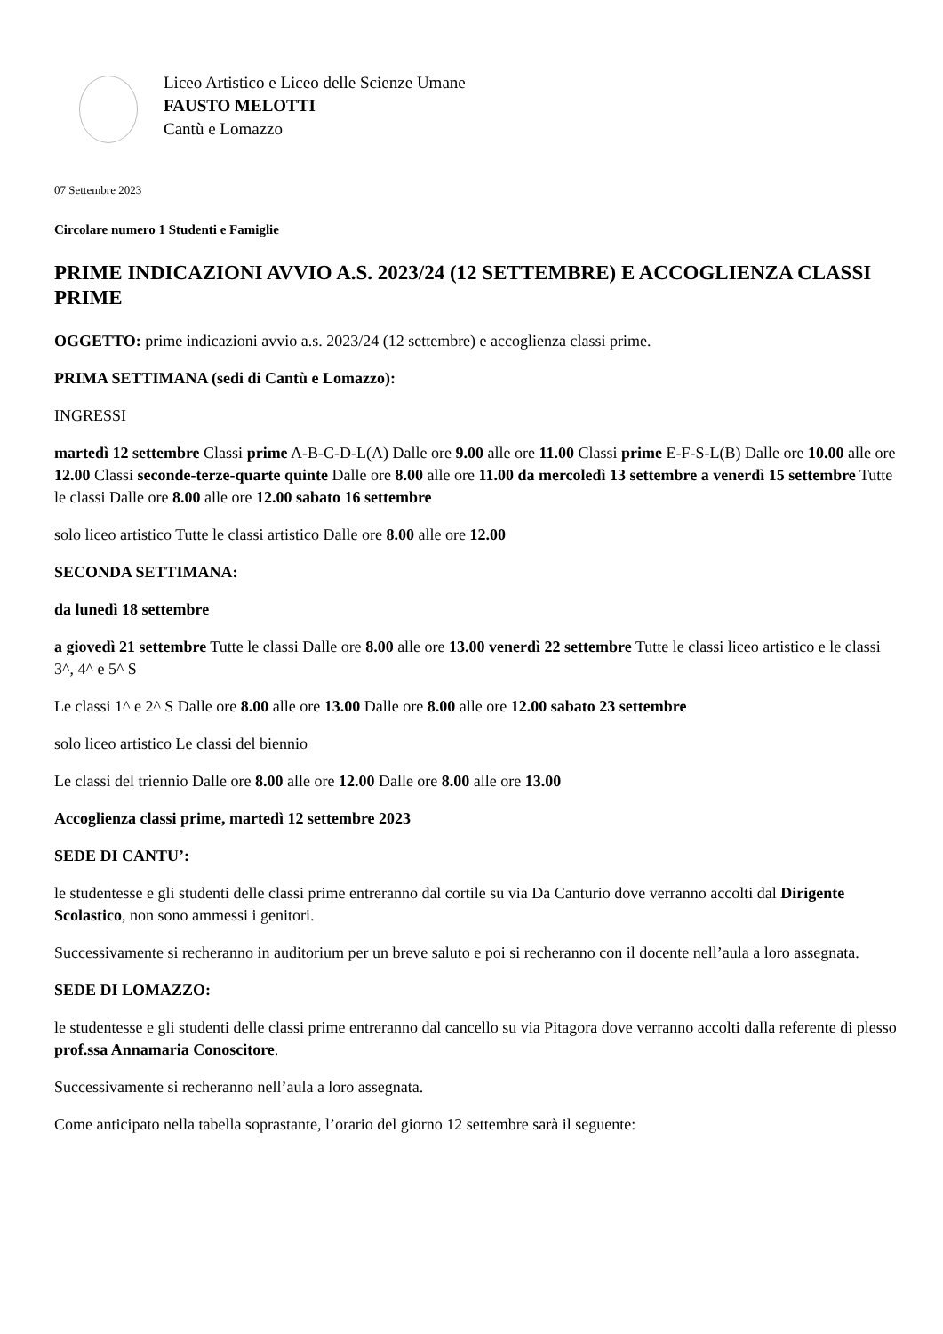Liceo Artistico e Liceo delle Scienze Umane
FAUSTO MELOTTI
Cantù e Lomazzo
07 Settembre 2023
Circolare numero 1 Studenti e Famiglie
PRIME INDICAZIONI AVVIO A.S. 2023/24 (12 SETTEMBRE) E ACCOGLIENZA CLASSI PRIME
OGGETTO: prime indicazioni avvio a.s. 2023/24 (12 settembre) e accoglienza classi prime.
PRIMA SETTIMANA (sedi di Cantù e Lomazzo):
INGRESSI
martedì 12 settembre Classi prime A-B-C-D-L(A) Dalle ore 9.00 alle ore 11.00 Classi prime E-F-S-L(B) Dalle ore 10.00 alle ore 12.00 Classi seconde-terze-quarte quinte Dalle ore 8.00 alle ore 11.00 da mercoledì 13 settembre a venerdì 15 settembre Tutte le classi Dalle ore 8.00 alle ore 12.00 sabato 16 settembre
solo liceo artistico Tutte le classi artistico Dalle ore 8.00 alle ore 12.00
SECONDA SETTIMANA:
da lunedì 18 settembre
a giovedì 21 settembre Tutte le classi Dalle ore 8.00 alle ore 13.00 venerdì 22 settembre Tutte le classi liceo artistico e le classi 3^, 4^ e 5^ S
Le classi 1^ e 2^ S Dalle ore 8.00 alle ore 13.00 Dalle ore 8.00 alle ore 12.00 sabato 23 settembre
solo liceo artistico Le classi del biennio
Le classi del triennio Dalle ore 8.00 alle ore 12.00 Dalle ore 8.00 alle ore 13.00
Accoglienza classi prime, martedì 12 settembre 2023
SEDE DI CANTU’:
le studentesse e gli studenti delle classi prime entreranno dal cortile su via Da Canturio dove verranno accolti dal Dirigente Scolastico, non sono ammessi i genitori.
Successivamente si recheranno in auditorium per un breve saluto e poi si recheranno con il docente nell’aula a loro assegnata.
SEDE DI LOMAZZO:
le studentesse e gli studenti delle classi prime entreranno dal cancello su via Pitagora dove verranno accolti dalla referente di plesso prof.ssa Annamaria Conoscitore.
Successivamente si recheranno nell’aula a loro assegnata.
Come anticipato nella tabella soprastante, l’orario del giorno 12 settembre sarà il seguente: